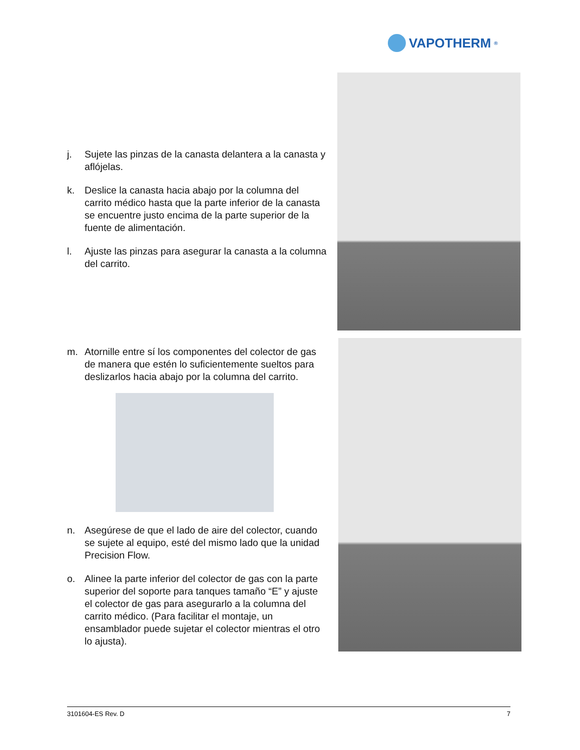VAPOTHERM<sup>®</sup>
j. Sujete las pinzas de la canasta delantera a la canasta y aflójelas.
k. Deslice la canasta hacia abajo por la columna del carrito médico hasta que la parte inferior de la canasta se encuentre justo encima de la parte superior de la fuente de alimentación.
l. Ajuste las pinzas para asegurar la canasta a la columna del carrito.
m. Atornille entre sí los componentes del colector de gas de manera que estén lo suficientemente sueltos para deslizarlos hacia abajo por la columna del carrito.
n. Asegúrese de que el lado de aire del colector, cuando se sujete al equipo, esté del mismo lado que la unidad Precision Flow.
o. Alinee la parte inferior del colector de gas con la parte superior del soporte para tanques tamaño “E” y ajuste el colector de gas para asegurarlo a la columna del carrito médico. (Para facilitar el montaje, un ensamblador puede sujetar el colector mientras el otro lo ajusta).
3101604-ES Rev. D 7